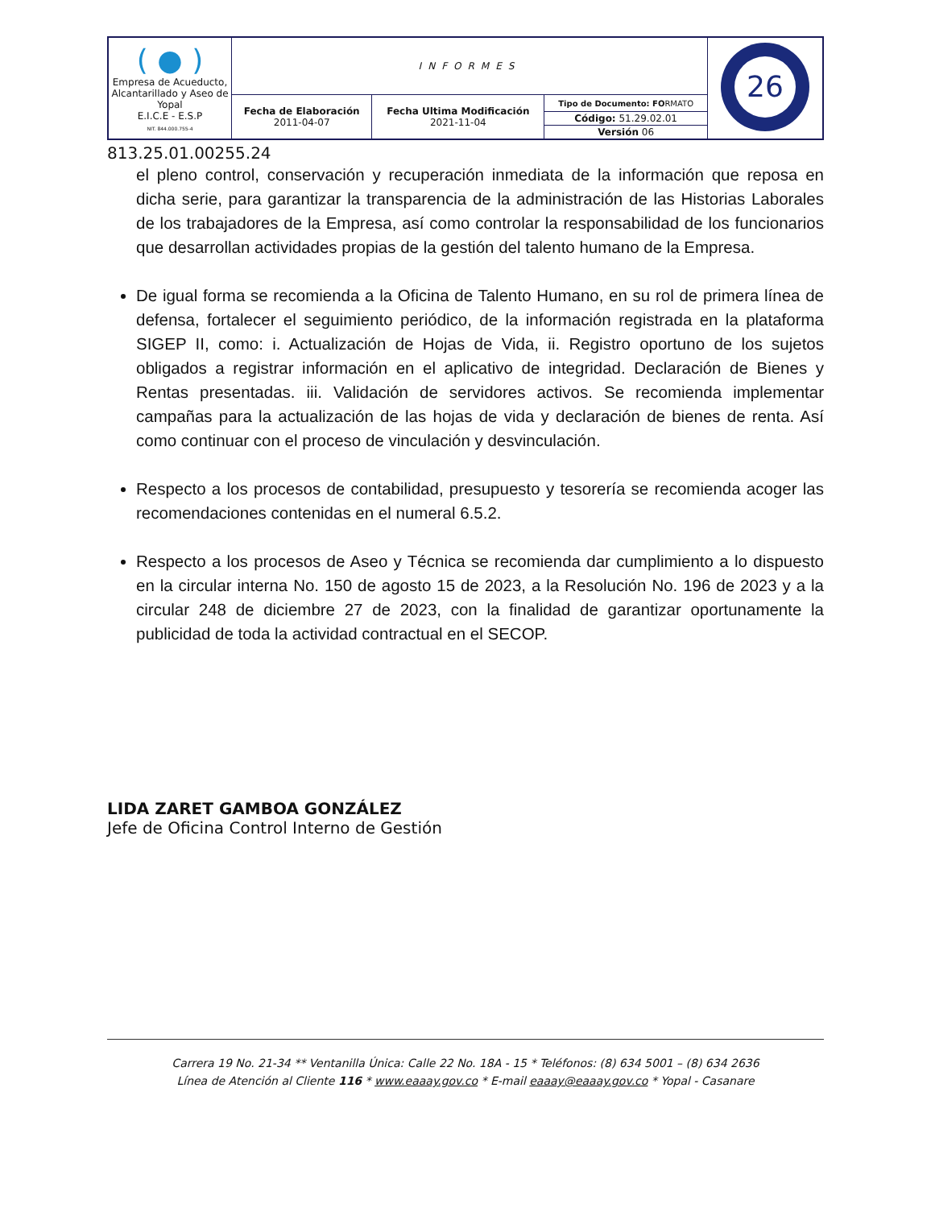| ( ● ) Empresa de Acueducto, Alcantarillado y Aseo de Yopal E.I.C.E - E.S.P NIT. 844.000.755-4 | INFORMES | | | 26 |
| | Fecha de Elaboración 2011-04-07 | Fecha Ultima Modificación 2021-11-04 | Tipo de Documento: FO RMATO | |
| | | | Código: 51.29.02.01 | |
| | | | Versión 06 | |
813.25.01.00255.24
el pleno control, conservación y recuperación inmediata de la información que reposa en dicha serie, para garantizar la transparencia de la administración de las Historias Laborales de los trabajadores de la Empresa, así como controlar la responsabilidad de los funcionarios que desarrollan actividades propias de la gestión del talento humano de la Empresa.
De igual forma se recomienda a la Oficina de Talento Humano, en su rol de primera línea de defensa, fortalecer el seguimiento periódico, de la información registrada en la plataforma SIGEP II, como: i. Actualización de Hojas de Vida, ii. Registro oportuno de los sujetos obligados a registrar información en el aplicativo de integridad. Declaración de Bienes y Rentas presentadas. iii. Validación de servidores activos. Se recomienda implementar campañas para la actualización de las hojas de vida y declaración de bienes de renta. Así como continuar con el proceso de vinculación y desvinculación.
Respecto a los procesos de contabilidad, presupuesto y tesorería se recomienda acoger las recomendaciones contenidas en el numeral 6.5.2.
Respecto a los procesos de Aseo y Técnica se recomienda dar cumplimiento a lo dispuesto en la circular interna No. 150 de agosto 15 de 2023, a la Resolución No. 196 de 2023 y a la circular 248 de diciembre 27 de 2023, con la finalidad de garantizar oportunamente la publicidad de toda la actividad contractual en el SECOP.
LIDA ZARET GAMBOA GONZÁLEZ
Jefe de Oficina Control Interno de Gestión
Carrera 19 No. 21-34 ** Ventanilla Única: Calle 22 No. 18A - 15 * Teléfonos: (8) 634 5001 – (8) 634 2636
Línea de Atención al Cliente 116 * www.eaaay.gov.co * E-mail eaaay@eaaay.gov.co * Yopal - Casanare